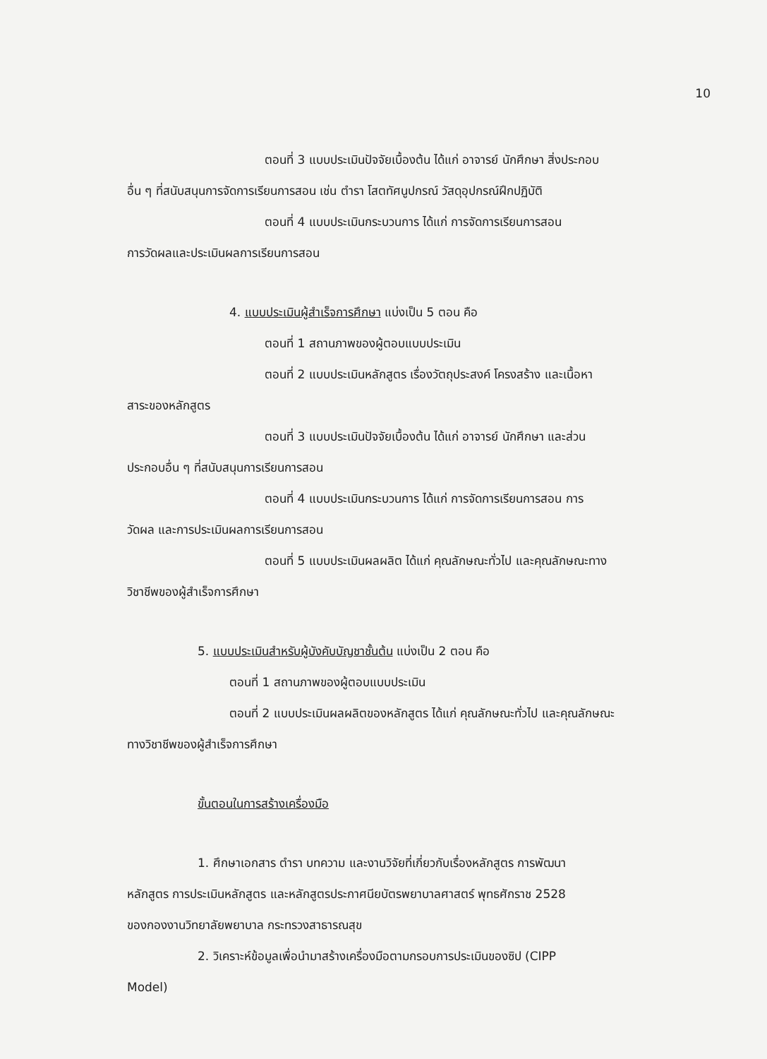10
ตอนที่ 3 แบบประเมินปัจจัยเบื้องต้น ได้แก่ อาจารย์ นักศึกษา สิ่งประกอบ
อื่น ๆ ที่สนับสนุนการจัดการเรียนการสอน เช่น ตำรา โสตทัศนูปกรณ์ วัสดุอุปกรณ์ฝึกปฏิบัติ
ตอนที่ 4 แบบประเมินกระบวนการ ได้แก่ การจัดการเรียนการสอน
การวัดผลและประเมินผลการเรียนการสอน
4. แบบประเมินผู้สำเร็จการศึกษา แบ่งเป็น 5 ตอน คือ
ตอนที่ 1 สถานภาพของผู้ตอบแบบประเมิน
ตอนที่ 2 แบบประเมินหลักสูตร เรื่องวัตถุประสงค์ โครงสร้าง และเนื้อหา
สาระของหลักสูตร
ตอนที่ 3 แบบประเมินปัจจัยเบื้องต้น ได้แก่ อาจารย์ นักศึกษา และส่วน
ประกอบอื่น ๆ ที่สนับสนุนการเรียนการสอน
ตอนที่ 4 แบบประเมินกระบวนการ ได้แก่ การจัดการเรียนการสอน การ
วัดผล และการประเมินผลการเรียนการสอน
ตอนที่ 5 แบบประเมินผลผลิต ได้แก่ คุณลักษณะทั่วไป และคุณลักษณะทาง
วิชาชีพของผู้สำเร็จการศึกษา
5. แบบประเมินสำหรับผู้บังคับบัญชาชั้นต้น แบ่งเป็น 2 ตอน คือ
ตอนที่ 1 สถานภาพของผู้ตอบแบบประเมิน
ตอนที่ 2 แบบประเมินผลผลิตของหลักสูตร ได้แก่ คุณลักษณะทั่วไป และคุณลักษณะ
ทางวิชาชีพของผู้สำเร็จการศึกษา
ขั้นตอนในการสร้างเครื่องมือ
1. ศึกษาเอกสาร ตำรา บทความ และงานวิจัยที่เกี่ยวกับเรื่องหลักสูตร การพัฒนา
หลักสูตร การประเมินหลักสูตร และหลักสูตรประกาศนียบัตรพยาบาลศาสตร์ พุทธศักราช 2528
ของกองงานวิทยาลัยพยาบาล กระทรวงสาธารณสุข
2. วิเคราะห์ข้อมูลเพื่อนำมาสร้างเครื่องมือตามกรอบการประเมินของซิป (CIPP
Model)